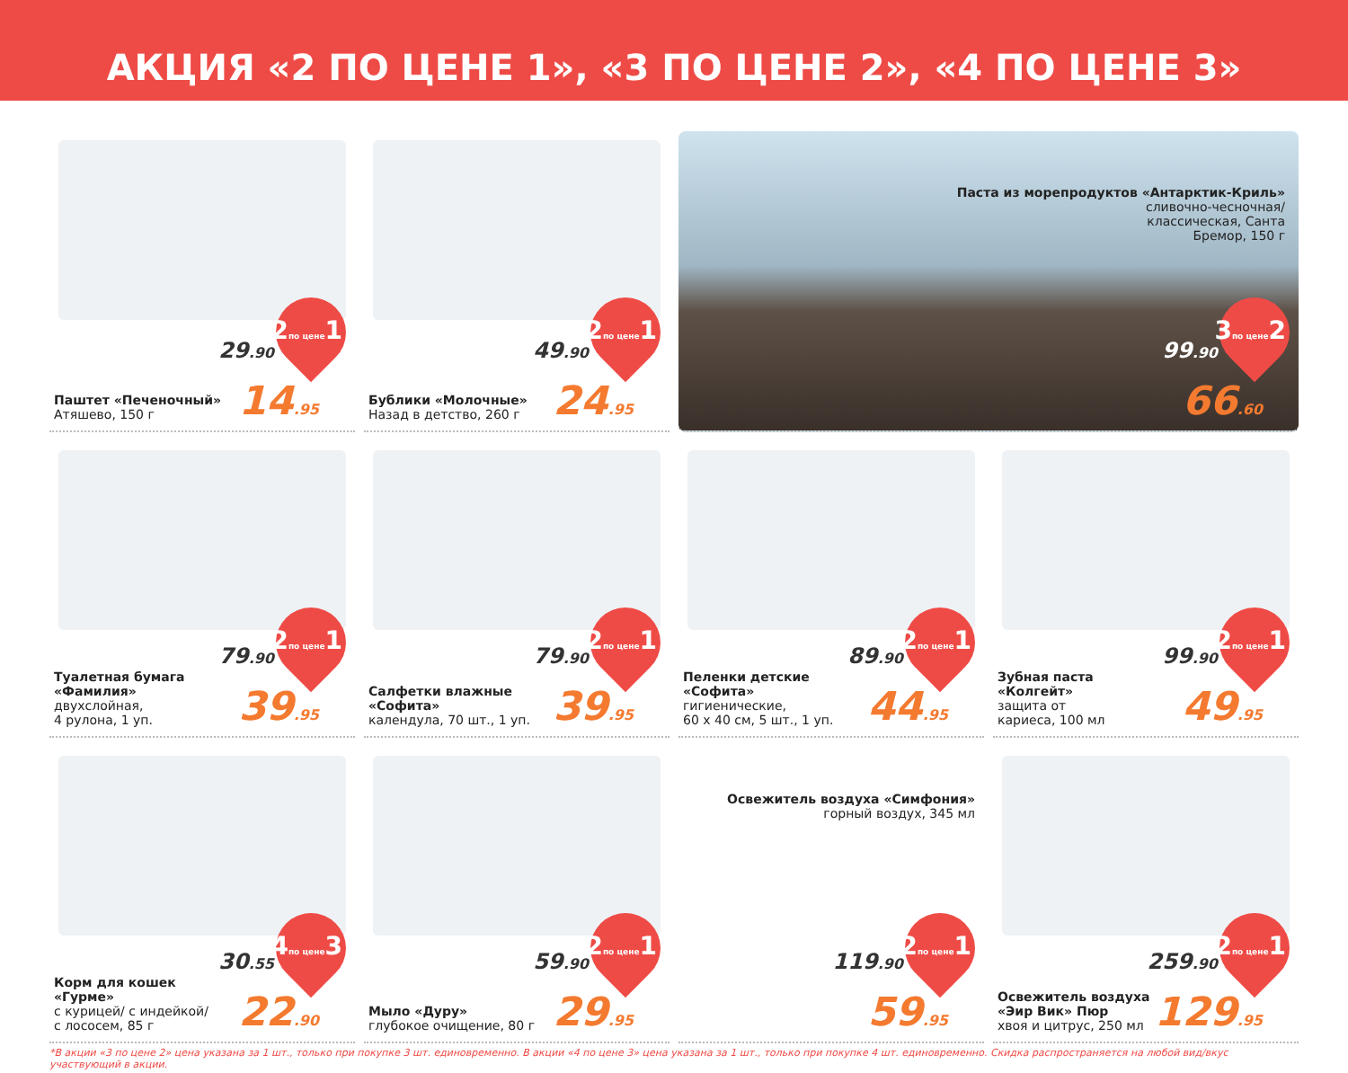АКЦИЯ «2 ПО ЦЕНЕ 1», «3 ПО ЦЕНЕ 2», «4 ПО ЦЕНЕ 3»
2по цене1
Паштет «Печеночный»
Атяшево, 150 г
29.90
14.95
2по цене1
Бублики «Молочные»
Назад в детство, 260 г
49.90
24.95
Паста из морепродуктов «Антарктик-Криль»
сливочно-чесночная/
классическая, Санта
Бремор, 150 г
3по цене2
99.90
66.60
2по цене1
Туалетная бумага «Фамилия»
двухслойная,
4 рулона, 1 уп.
79.90
39.95
2по цене1
Салфетки влажные «Софита»
календула, 70 шт., 1 уп.
79.90
39.95
2по цене1
Пеленки детские «Софита»
гигиенические,
60 x 40 см, 5 шт., 1 уп.
89.90
44.95
2по цене1
Зубная паста «Колгейт»
защита от
кариеса, 100 мл
99.90
49.95
4по цене3
Корм для кошек «Гурме»
с курицей/ с индейкой/
с лососем, 85 г
30.55
22.90
2по цене1
Мыло «Дуру»
глубокое очищение, 80 г
59.90
29.95
Освежитель воздуха «Симфония»
горный воздух, 345 мл
2по цене1
119.90
59.95
2по цене1
Освежитель воздуха «Эир Вик» Пюр
хвоя и цитрус, 250 мл
259.90
129.95
*В акции «3 по цене 2» цена указана за 1 шт., только при покупке 3 шт. единовременно. В акции «4 по цене 3» цена указана за 1 шт., только при покупке 4 шт. единовременно. Скидка распространяется на любой вид/вкус участвующий в акции.